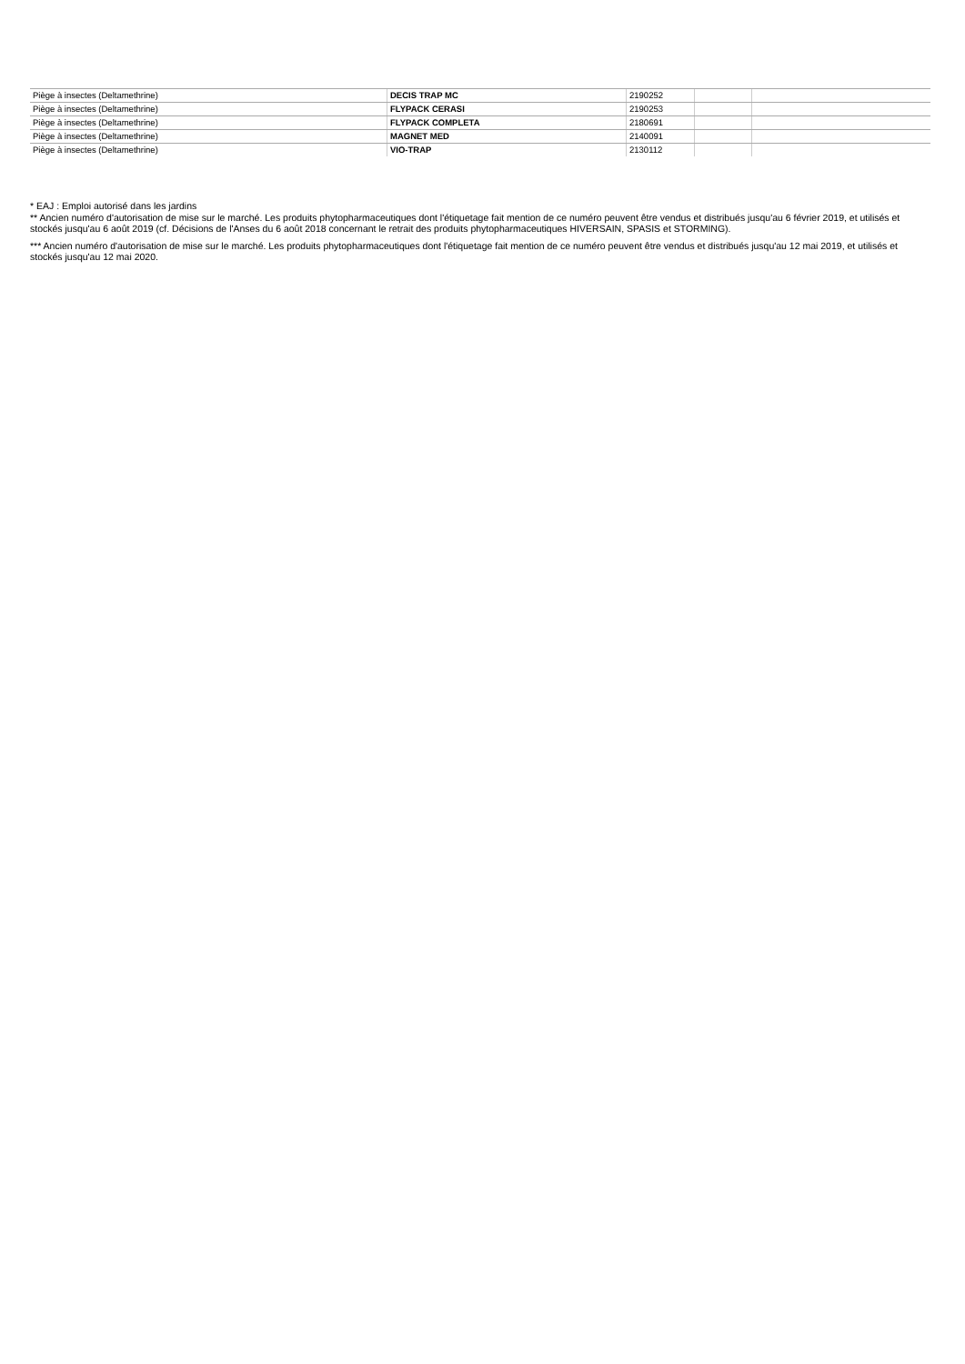| Piège à insectes (Deltamethrine) | DECIS TRAP MC | 2190252 | | |
| Piège à insectes (Deltamethrine) | FLYPACK CERASI | 2190253 | | |
| Piège à insectes (Deltamethrine) | FLYPACK COMPLETA | 2180691 | | |
| Piège à insectes (Deltamethrine) | MAGNET MED | 2140091 | | |
| Piège à insectes (Deltamethrine) | VIO-TRAP | 2130112 | | |
* EAJ : Emploi autorisé dans les jardins
** Ancien numéro d'autorisation de mise sur le marché. Les produits phytopharmaceutiques dont l'étiquetage fait mention de ce numéro peuvent être vendus et distribués jusqu'au 6 février 2019, et utilisés et stockés jusqu'au 6 août 2019 (cf. Décisions de l'Anses du 6 août 2018 concernant le retrait des produits phytopharmaceutiques HIVERSAIN, SPASIS et STORMING).
*** Ancien numéro d'autorisation de mise sur le marché. Les produits phytopharmaceutiques dont l'étiquetage fait mention de ce numéro peuvent être vendus et distribués jusqu'au 12 mai 2019, et utilisés et stockés jusqu'au 12 mai 2020.